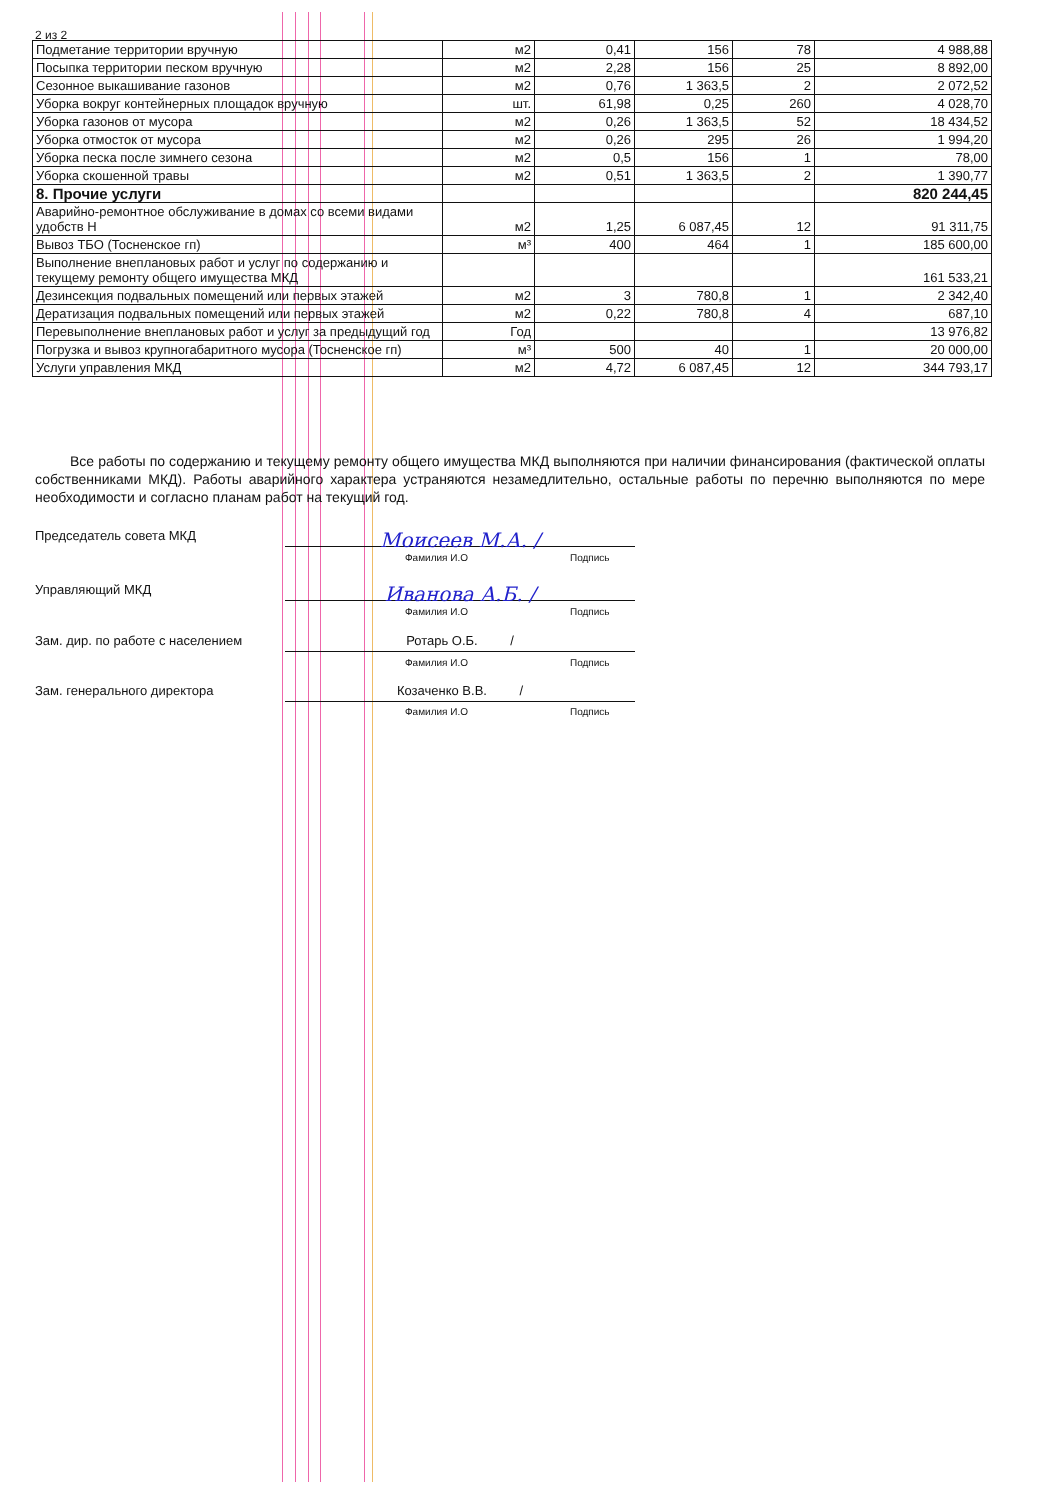2 из 2
| Подметание территории вручную | м2 | 0,41 | 156 | 78 | 4 988,88 |
| Посыпка территории песком вручную | м2 | 2,28 | 156 | 25 | 8 892,00 |
| Сезонное выкашивание газонов | м2 | 0,76 | 1 363,5 | 2 | 2 072,52 |
| Уборка вокруг контейнерных площадок вручную | шт. | 61,98 | 0,25 | 260 | 4 028,70 |
| Уборка газонов от мусора | м2 | 0,26 | 1 363,5 | 52 | 18 434,52 |
| Уборка отмосток от мусора | м2 | 0,26 | 295 | 26 | 1 994,20 |
| Уборка песка после зимнего сезона | м2 | 0,5 | 156 | 1 | 78,00 |
| Уборка скошенной травы | м2 | 0,51 | 1 363,5 | 2 | 1 390,77 |
| 8. Прочие услуги | | | | | 820 244,45 |
| Аварийно-ремонтное обслуживание в домах со всеми видами удобств Н | м2 | 1,25 | 6 087,45 | 12 | 91 311,75 |
| Вывоз ТБО (Тосненское гп) | м³ | 400 | 464 | 1 | 185 600,00 |
| Выполнение внеплановых работ и услуг по содержанию и текущему ремонту общего имущества МКД | | | | | 161 533,21 |
| Дезинсекция подвальных помещений или первых этажей | м2 | 3 | 780,8 | 1 | 2 342,40 |
| Дератизация подвальных помещений или первых этажей | м2 | 0,22 | 780,8 | 4 | 687,10 |
| Перевыполнение внеплановых работ и услуг за предыдущий год | Год | | | | 13 976,82 |
| Погрузка и вывоз крупногабаритного мусора (Тосненское гп) | м³ | 500 | 40 | 1 | 20 000,00 |
| Услуги управления МКД | м2 | 4,72 | 6 087,45 | 12 | 344 793,17 |
Все работы по содержанию и текущему ремонту общего имущества МКД выполняются при наличии финансирования (фактической оплаты собственниками МКД). Работы аварийного характера устраняются незамедлительно, остальные работы по перечню выполняются по мере необходимости и согласно планам работ на текущий год.
Председатель совета МКД
Моисеев М.А. /
Фамилия И.О Подпись
Управляющий МКД
Иванова А.Б. /
Фамилия И.О Подпись
Зам. дир. по работе с населением
Ротарь О.Б. /
Фамилия И.О Подпись
Зам. генерального директора
Козаченко В.В. /
Фамилия И.О Подпись